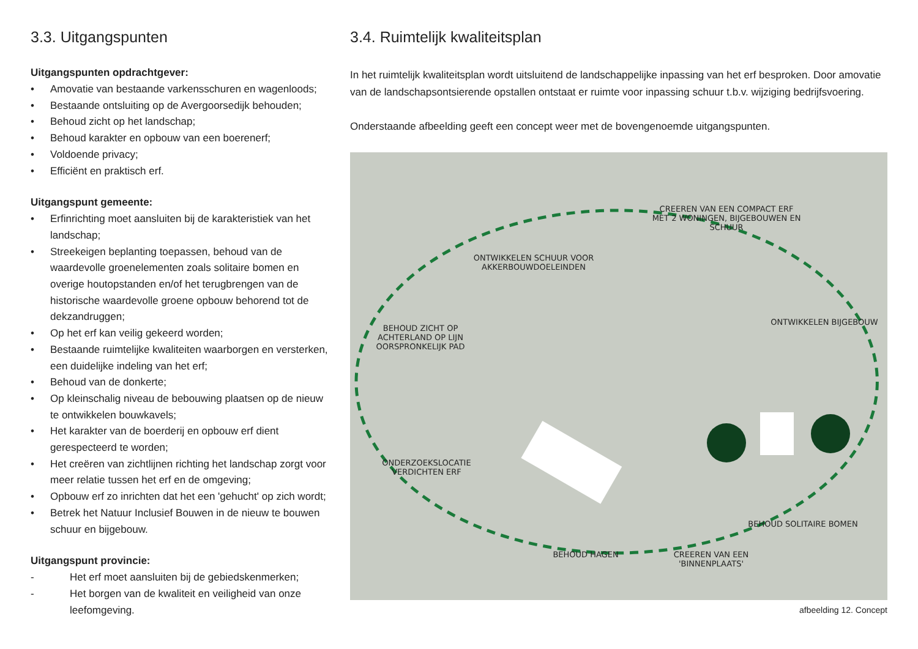3.3. Uitgangspunten
Uitgangspunten opdrachtgever:
• Amovatie van bestaande varkensschuren en wagenloods;
• Bestaande ontsluiting op de Avergoorsedijk behouden;
• Behoud zicht op het landschap;
• Behoud karakter en opbouw van een boerenerf;
• Voldoende privacy;
• Efficiënt en praktisch erf.
Uitgangspunt gemeente:
• Erfinrichting moet aansluiten bij de karakteristiek van het landschap;
• Streekeigen beplanting toepassen, behoud van de waardevolle groenelementen zoals solitaire bomen en overige houtopstanden en/of het terugbrengen van de historische waardevolle groene opbouw behorend tot de dekzandruggen;
• Op het erf kan veilig gekeerd worden;
• Bestaande ruimtelijke kwaliteiten waarborgen en versterken, een duidelijke indeling van het erf;
• Behoud van de donkerte;
• Op kleinschalig niveau de bebouwing plaatsen op de nieuw te ontwikkelen bouwkavels;
• Het karakter van de boerderij en opbouw erf dient gerespecteerd te worden;
• Het creëren van zichtlijnen richting het landschap zorgt voor meer relatie tussen het erf en de omgeving;
• Opbouw erf zo inrichten dat het een 'gehucht' op zich wordt;
• Betrek het Natuur Inclusief Bouwen in de nieuw te bouwen schuur en bijgebouw.
Uitgangspunt provincie:
- Het erf moet aansluiten bij de gebiedskenmerken;
- Het borgen van de kwaliteit en veiligheid van onze leefomgeving.
3.4. Ruimtelijk kwaliteitsplan
In het ruimtelijk kwaliteitsplan wordt uitsluitend de landschappelijke inpassing van het erf besproken. Door amovatie van de landschapsontsierende opstallen ontstaat er ruimte voor inpassing schuur t.b.v. wijziging bedrijfsvoering.
Onderstaande afbeelding geeft een concept weer met de bovengenoemde uitgangspunten.
CREEREN VAN EEN COMPACT ERF MET 2 WONINGEN, BIJGEBOUWEN EN SCHUUR
ONTWIKKELEN SCHUUR VOOR AKKERBOUWDOELEINDEN
ONTWIKKELEN BIJGEBOUW
BEHOUD ZICHT OP ACHTERLAND OP LIJN OORSPRONKELIJK PAD
ONDERZOEKSLOCATIE VERDICHTEN ERF
BEHOUD SOLITAIRE BOMEN
CREEREN VAN EEN 'BINNENPLAATS'
BEHOUD HAGEN
afbeelding 12. Concept